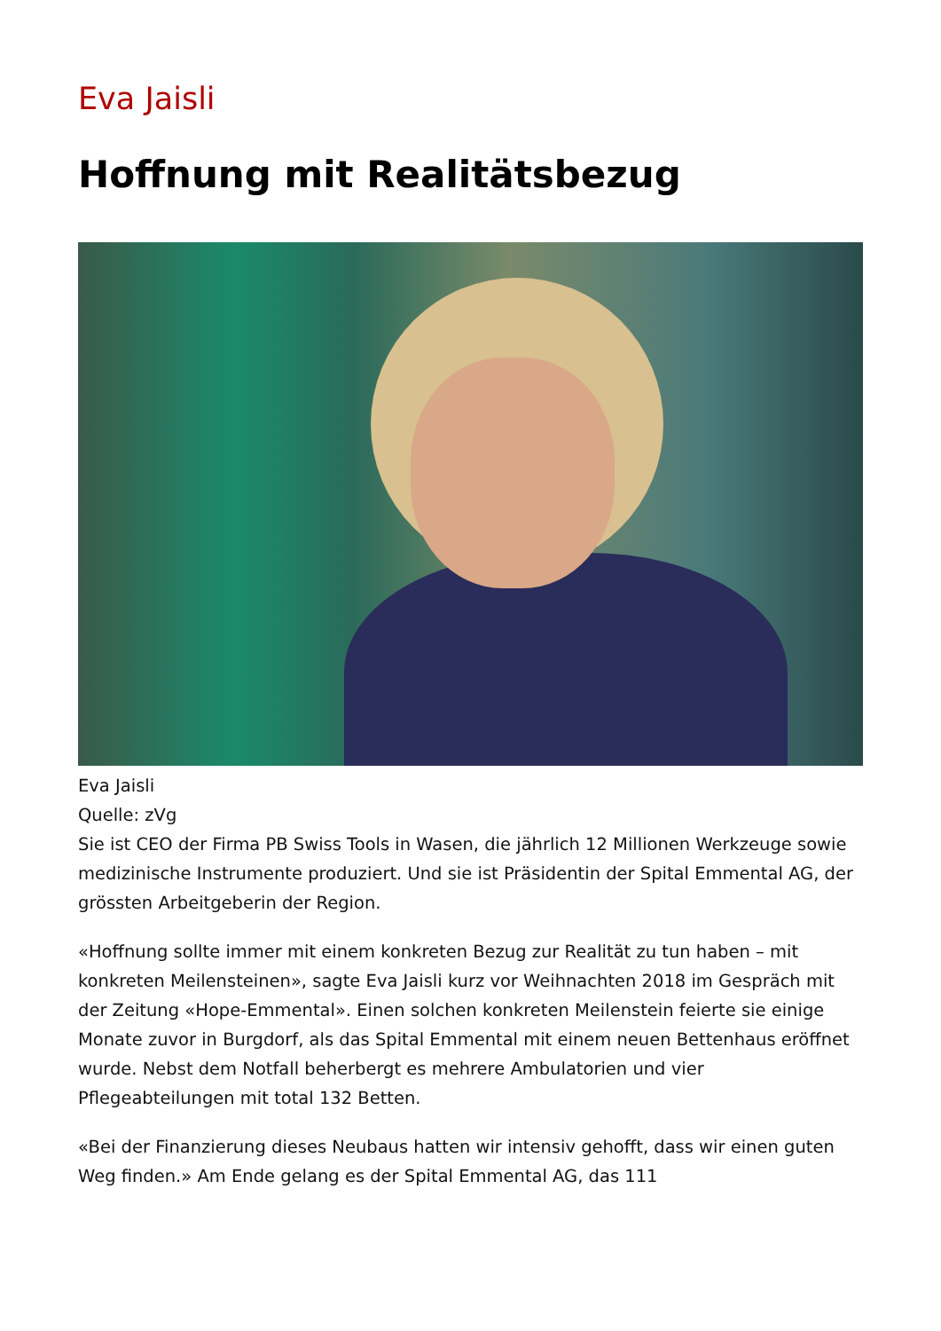Eva Jaisli
Hoffnung mit Realitätsbezug
Eva Jaisli
Quelle: zVg
Sie ist CEO der Firma PB Swiss Tools in Wasen, die jährlich 12 Millionen Werkzeuge sowie medizinische Instrumente produziert. Und sie ist Präsidentin der Spital Emmental AG, der grössten Arbeitgeberin der Region.
«Hoffnung sollte immer mit einem konkreten Bezug zur Realität zu tun haben – mit konkreten Meilensteinen», sagte Eva Jaisli kurz vor Weihnachten 2018 im Gespräch mit der Zeitung «Hope-Emmental». Einen solchen konkreten Meilenstein feierte sie einige Monate zuvor in Burgdorf, als das Spital Emmental mit einem neuen Bettenhaus eröffnet wurde. Nebst dem Notfall beherbergt es mehrere Ambulatorien und vier Pflegeabteilungen mit total 132 Betten.
«Bei der Finanzierung dieses Neubaus hatten wir intensiv gehofft, dass wir einen guten Weg finden.» Am Ende gelang es der Spital Emmental AG, das 111